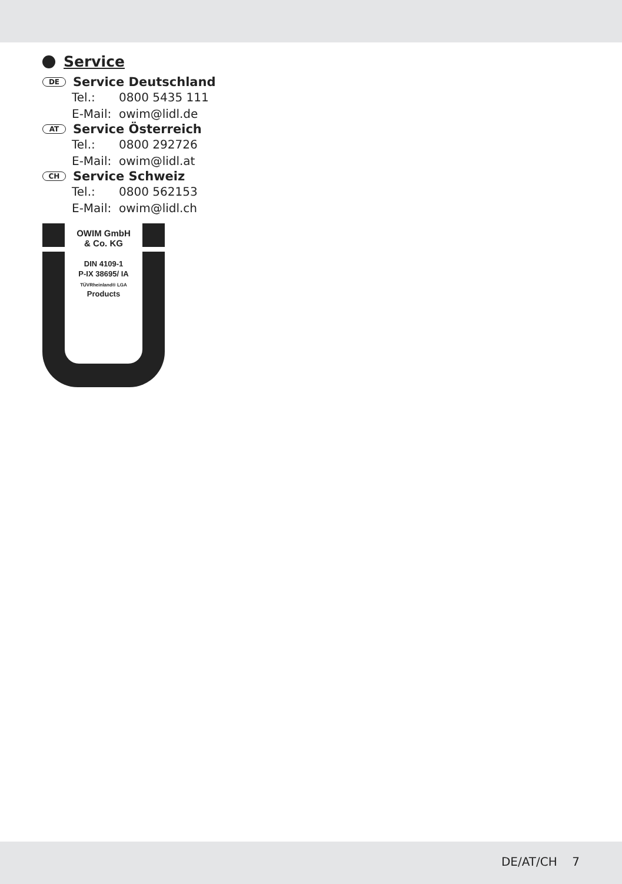Service
DE Service Deutschland
Tel.: 0800 5435 111
E-Mail: owim@lidl.de
AT Service Österreich
Tel.: 0800 292726
E-Mail: owim@lidl.at
CH Service Schweiz
Tel.: 0800 562153
E-Mail: owim@lidl.ch
OWIM GmbH
& Co. KG
DIN 4109-1
P-IX 38695/ IA
TÜVRheinland® LGA
Products
DE/AT/CH 7